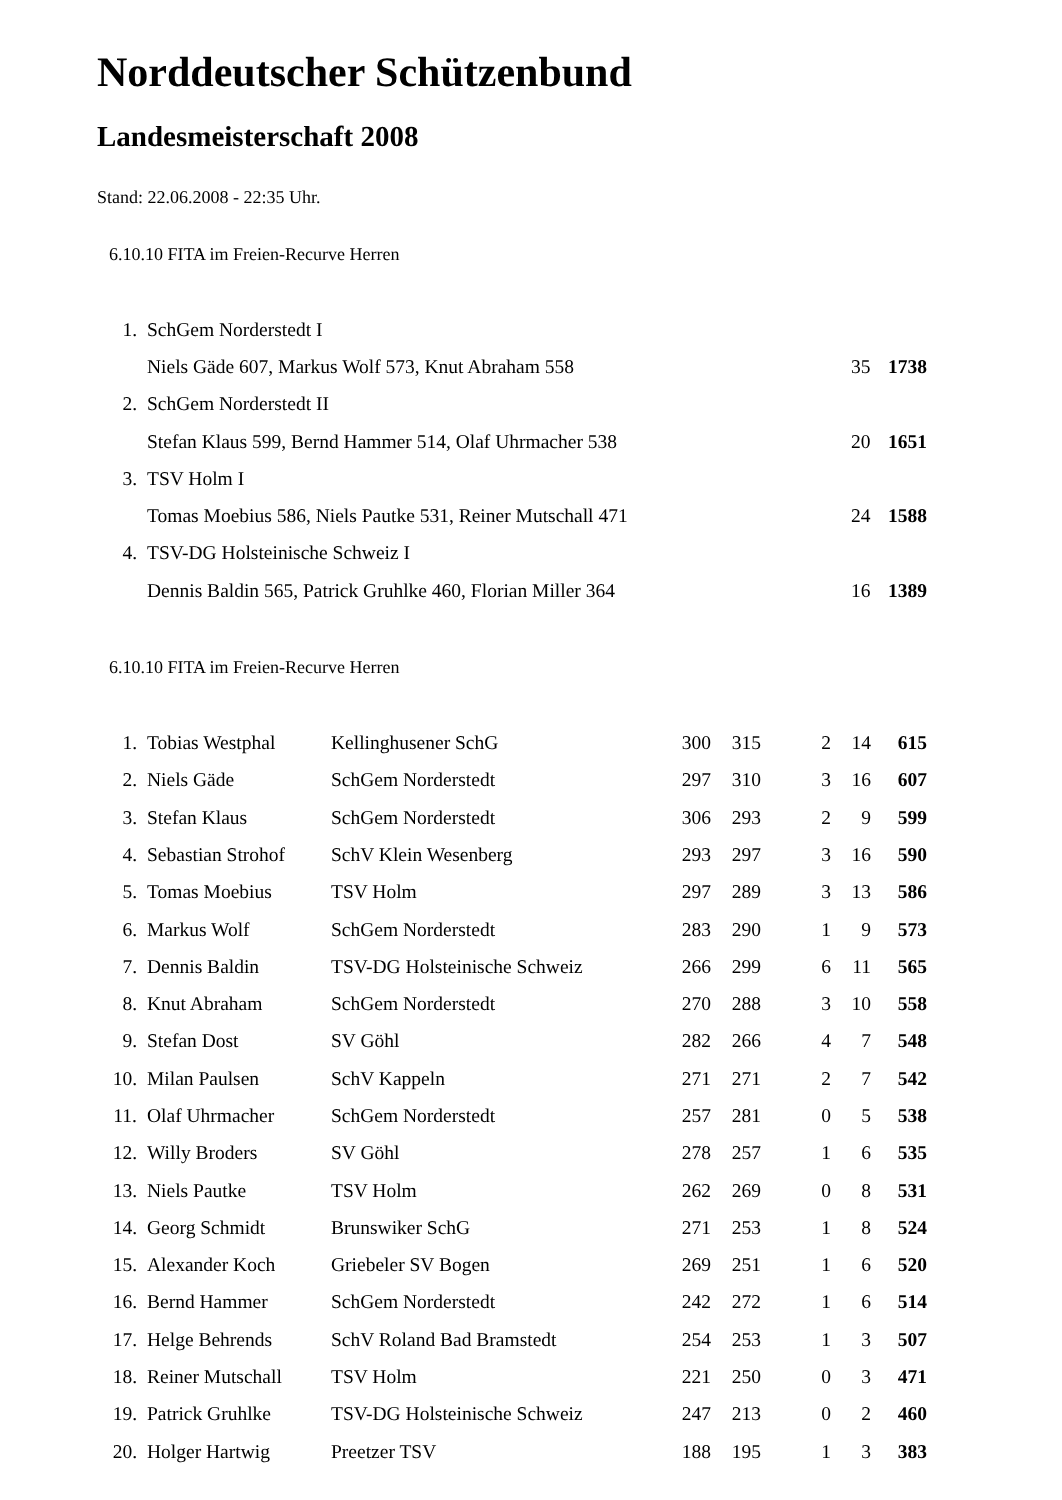Norddeutscher Schützenbund
Landesmeisterschaft 2008
Stand: 22.06.2008 - 22:35 Uhr.
6.10.10 FITA im Freien-Recurve Herren
| 1. | SchGem Norderstedt I | | |
| | Niels Gäde 607, Markus Wolf 573, Knut Abraham 558 | 35 | 1738 |
| 2. | SchGem Norderstedt II | | |
| | Stefan Klaus 599, Bernd Hammer 514, Olaf Uhrmacher 538 | 20 | 1651 |
| 3. | TSV Holm I | | |
| | Tomas Moebius 586, Niels Pautke 531, Reiner Mutschall 471 | 24 | 1588 |
| 4. | TSV-DG Holsteinische Schweiz I | | |
| | Dennis Baldin 565, Patrick Gruhlke 460, Florian Miller 364 | 16 | 1389 |
6.10.10 FITA im Freien-Recurve Herren
| 1. | Tobias Westphal | Kellinghusener SchG | 300 | 315 | 2 | 14 | 615 |
| 2. | Niels Gäde | SchGem Norderstedt | 297 | 310 | 3 | 16 | 607 |
| 3. | Stefan Klaus | SchGem Norderstedt | 306 | 293 | 2 | 9 | 599 |
| 4. | Sebastian Strohof | SchV Klein Wesenberg | 293 | 297 | 3 | 16 | 590 |
| 5. | Tomas Moebius | TSV Holm | 297 | 289 | 3 | 13 | 586 |
| 6. | Markus Wolf | SchGem Norderstedt | 283 | 290 | 1 | 9 | 573 |
| 7. | Dennis Baldin | TSV-DG Holsteinische Schweiz | 266 | 299 | 6 | 11 | 565 |
| 8. | Knut Abraham | SchGem Norderstedt | 270 | 288 | 3 | 10 | 558 |
| 9. | Stefan Dost | SV Göhl | 282 | 266 | 4 | 7 | 548 |
| 10. | Milan Paulsen | SchV Kappeln | 271 | 271 | 2 | 7 | 542 |
| 11. | Olaf Uhrmacher | SchGem Norderstedt | 257 | 281 | 0 | 5 | 538 |
| 12. | Willy Broders | SV Göhl | 278 | 257 | 1 | 6 | 535 |
| 13. | Niels Pautke | TSV Holm | 262 | 269 | 0 | 8 | 531 |
| 14. | Georg Schmidt | Brunswiker SchG | 271 | 253 | 1 | 8 | 524 |
| 15. | Alexander Koch | Griebeler SV Bogen | 269 | 251 | 1 | 6 | 520 |
| 16. | Bernd Hammer | SchGem Norderstedt | 242 | 272 | 1 | 6 | 514 |
| 17. | Helge Behrends | SchV Roland Bad Bramstedt | 254 | 253 | 1 | 3 | 507 |
| 18. | Reiner Mutschall | TSV Holm | 221 | 250 | 0 | 3 | 471 |
| 19. | Patrick Gruhlke | TSV-DG Holsteinische Schweiz | 247 | 213 | 0 | 2 | 460 |
| 20. | Holger Hartwig | Preetzer TSV | 188 | 195 | 1 | 3 | 383 |